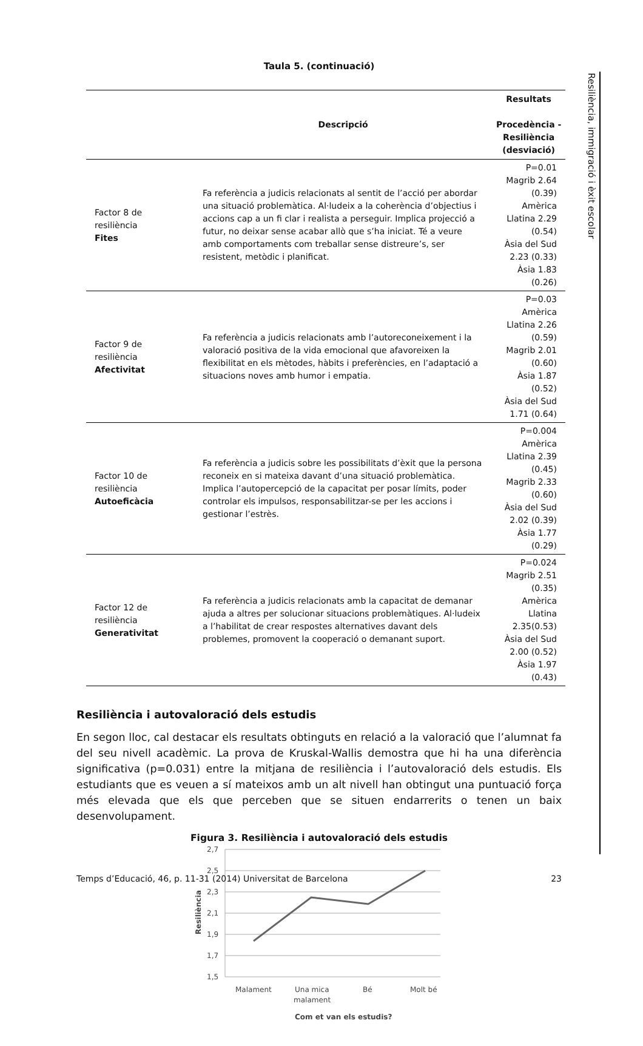Resiliència, immigració i èxit escolar
Taula 5. (continuació)
| | Descripció | Resultats Procedència - Resiliència (desviació) |
| --- | --- | --- |
| Factor 8 de resiliència Fites | Fa referència a judicis relacionats al sentit de l’acció per abordar una situació problemàtica. Al·ludeix a la coherència d’objectius i accions cap a un fi clar i realista a perseguir. Implica projecció a futur, no deixar sense acabar allò que s’ha iniciat. Té a veure amb comportaments com treballar sense distreure’s, ser resistent, metòdic i planificat. | P=0.01 Magrib 2.64 (0.39) Amèrica Llatina 2.29 (0.54) Àsia del Sud 2.23 (0.33) Àsia 1.83 (0.26) |
| Factor 9 de resiliència Afectivitat | Fa referència a judicis relacionats amb l’autoreconeixement i la valoració positiva de la vida emocional que afavoreixen la flexibilitat en els mètodes, hàbits i preferències, en l’adaptació a situacions noves amb humor i empatia. | P=0.03 Amèrica Llatina 2.26 (0.59) Magrib 2.01 (0.60) Àsia 1.87 (0.52) Àsia del Sud 1.71 (0.64) |
| Factor 10 de resiliència Autoeficàcia | Fa referència a judicis sobre les possibilitats d’èxit que la persona reconeix en si mateixa davant d’una situació problemàtica. Implica l’autopercepció de la capacitat per posar límits, poder controlar els impulsos, responsabilitzar-se per les accions i gestionar l’estrès. | P=0.004 Amèrica Llatina 2.39 (0.45) Magrib 2.33 (0.60) Àsia del Sud 2.02 (0.39) Àsia 1.77 (0.29) |
| Factor 12 de resiliència Generativitat | Fa referència a judicis relacionats amb la capacitat de demanar ajuda a altres per solucionar situacions problemàtiques. Al·ludeix a l’habilitat de crear respostes alternatives davant dels problemes, promovent la cooperació o demanant suport. | P=0.024 Magrib 2.51 (0.35) Amèrica Llatina 2.35(0.53) Àsia del Sud 2.00 (0.52) Àsia 1.97 (0.43) |
Resiliència i autovaloració dels estudis
En segon lloc, cal destacar els resultats obtinguts en relació a la valoració que l’alumnat fa del seu nivell acadèmic. La prova de Kruskal-Wallis demostra que hi ha una diferència significativa (p=0.031) entre la mitjana de resiliència i l’autovaloració dels estudis. Els estudiants que es veuen a sí mateixos amb un alt nivell han obtingut una puntuació força més elevada que els que perceben que se situen endarrerits o tenen un baix desenvolupament.
Figura 3. Resiliència i autovaloració dels estudis
2,7
2,5
2,3
2,1
1,9
1,7
1,5
Resiliència
Malament
Una mica
malament
Bé
Molt bé
Com et van els estudis?
Temps d’Educació, 46, p. 11-31 (2014) Universitat de Barcelona 23